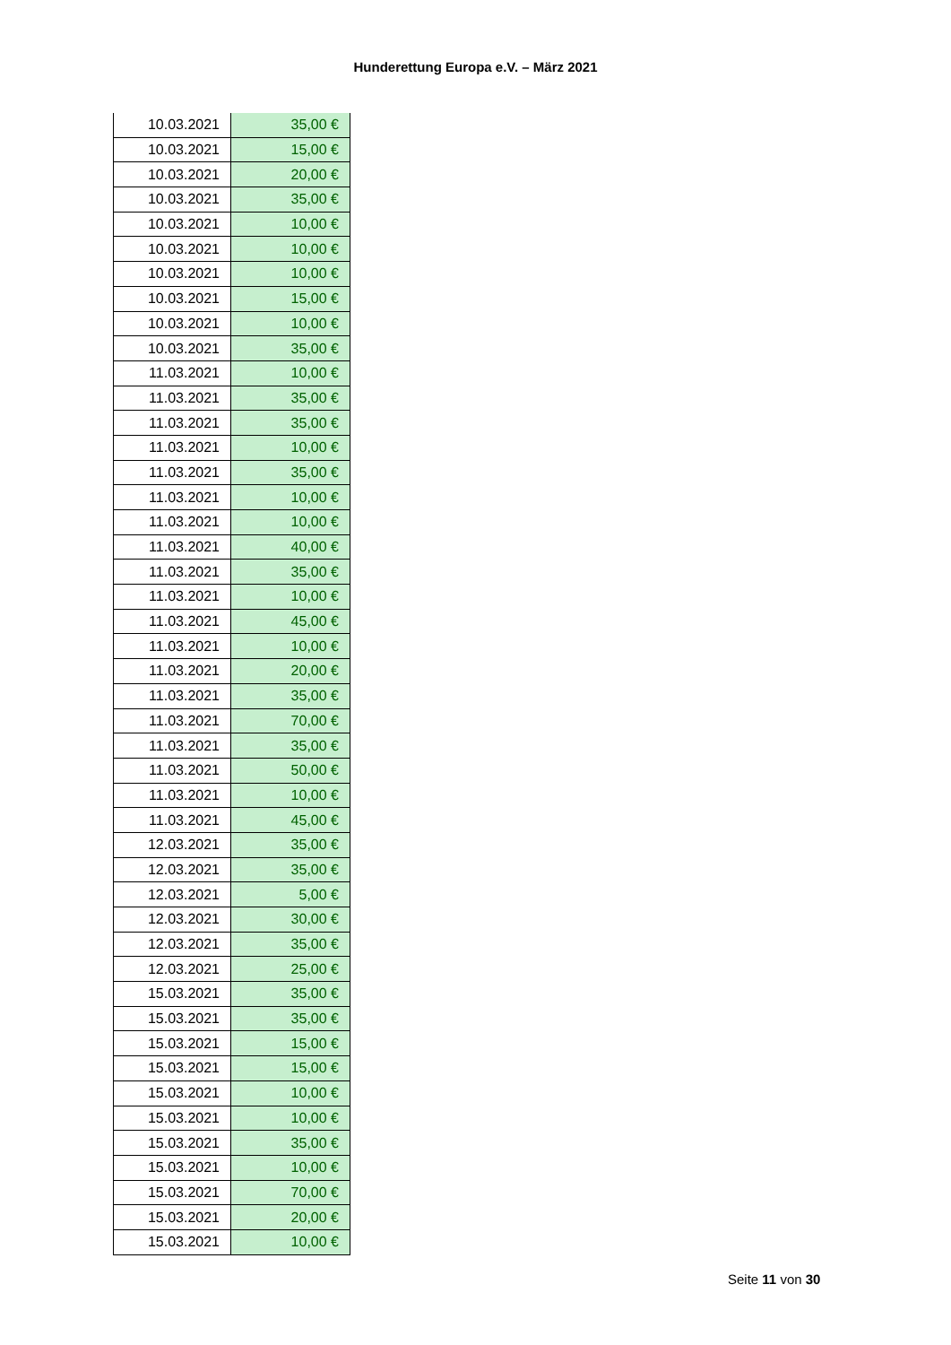Hunderettung Europa e.V. – März 2021
| 10.03.2021 | 35,00 € |
| 10.03.2021 | 15,00 € |
| 10.03.2021 | 20,00 € |
| 10.03.2021 | 35,00 € |
| 10.03.2021 | 10,00 € |
| 10.03.2021 | 10,00 € |
| 10.03.2021 | 10,00 € |
| 10.03.2021 | 15,00 € |
| 10.03.2021 | 10,00 € |
| 10.03.2021 | 35,00 € |
| 11.03.2021 | 10,00 € |
| 11.03.2021 | 35,00 € |
| 11.03.2021 | 35,00 € |
| 11.03.2021 | 10,00 € |
| 11.03.2021 | 35,00 € |
| 11.03.2021 | 10,00 € |
| 11.03.2021 | 10,00 € |
| 11.03.2021 | 40,00 € |
| 11.03.2021 | 35,00 € |
| 11.03.2021 | 10,00 € |
| 11.03.2021 | 45,00 € |
| 11.03.2021 | 10,00 € |
| 11.03.2021 | 20,00 € |
| 11.03.2021 | 35,00 € |
| 11.03.2021 | 70,00 € |
| 11.03.2021 | 35,00 € |
| 11.03.2021 | 50,00 € |
| 11.03.2021 | 10,00 € |
| 11.03.2021 | 45,00 € |
| 12.03.2021 | 35,00 € |
| 12.03.2021 | 35,00 € |
| 12.03.2021 | 5,00 € |
| 12.03.2021 | 30,00 € |
| 12.03.2021 | 35,00 € |
| 12.03.2021 | 25,00 € |
| 15.03.2021 | 35,00 € |
| 15.03.2021 | 35,00 € |
| 15.03.2021 | 15,00 € |
| 15.03.2021 | 15,00 € |
| 15.03.2021 | 10,00 € |
| 15.03.2021 | 10,00 € |
| 15.03.2021 | 35,00 € |
| 15.03.2021 | 10,00 € |
| 15.03.2021 | 70,00 € |
| 15.03.2021 | 20,00 € |
| 15.03.2021 | 10,00 € |
Seite 11 von 30